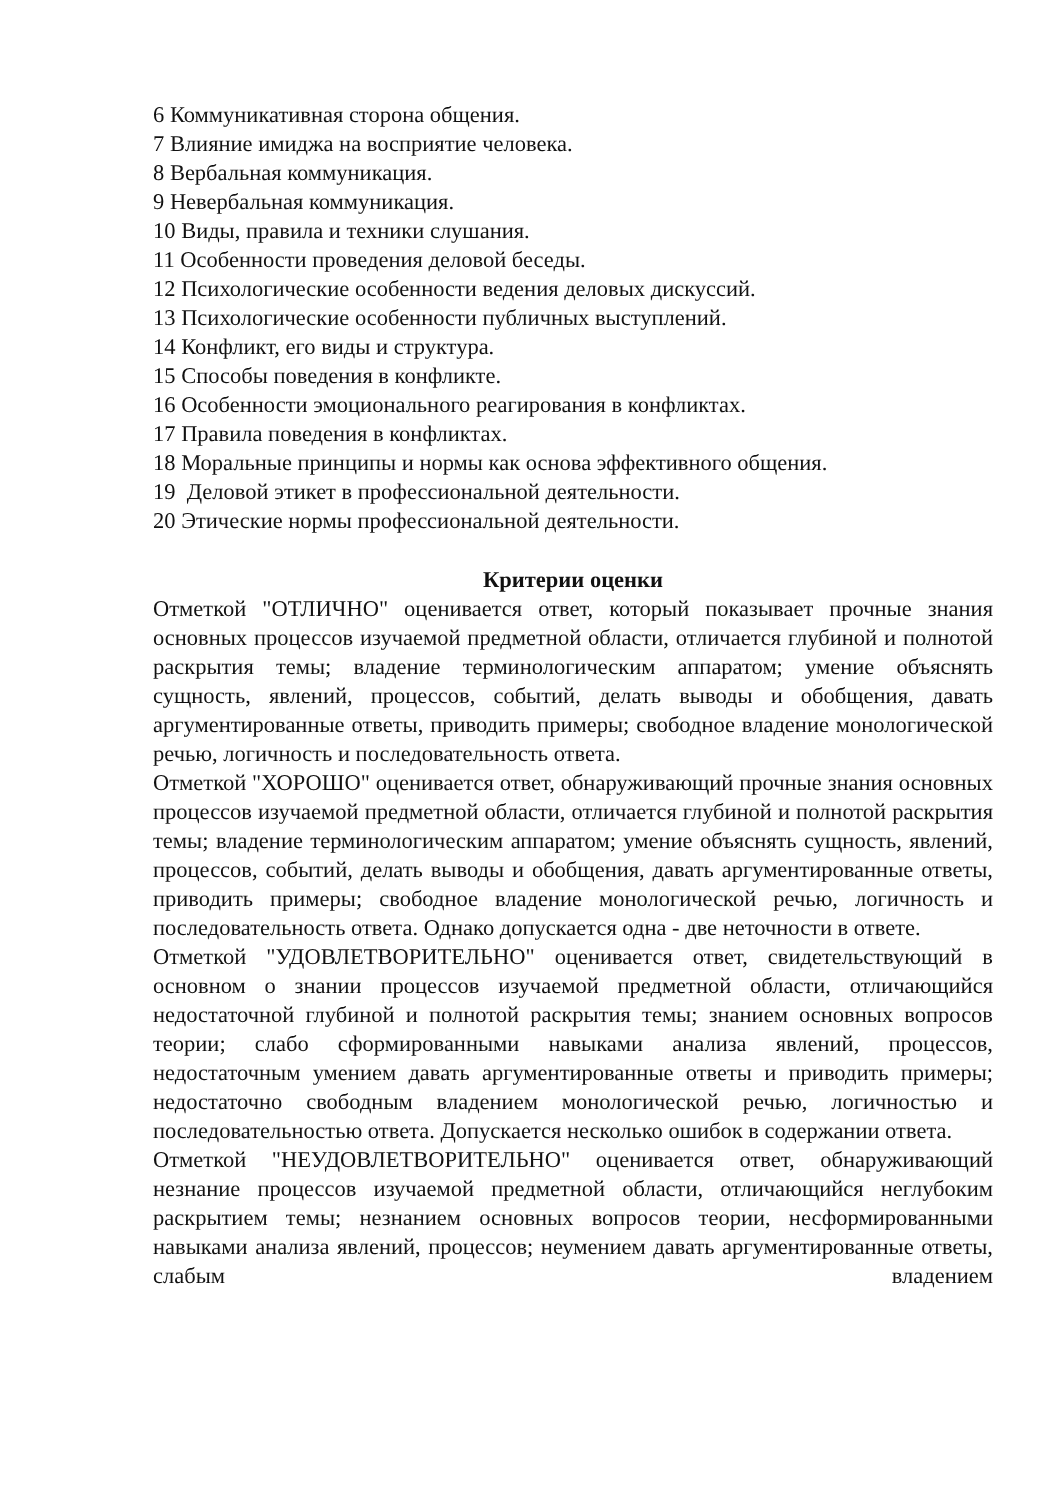6 Коммуникативная сторона общения.
7 Влияние имиджа на восприятие человека.
8 Вербальная коммуникация.
9 Невербальная коммуникация.
10 Виды, правила и техники слушания.
11 Особенности проведения деловой беседы.
12 Психологические особенности ведения деловых дискуссий.
13 Психологические особенности публичных выступлений.
14 Конфликт, его виды и структура.
15 Способы поведения в конфликте.
16 Особенности эмоционального реагирования в конфликтах.
17 Правила поведения в конфликтах.
18 Моральные принципы и нормы как основа эффективного общения.
19 Деловой этикет в профессиональной деятельности.
20 Этические нормы профессиональной деятельности.
Критерии оценки
Отметкой "ОТЛИЧНО" оценивается ответ, который показывает прочные знания основных процессов изучаемой предметной области, отличается глубиной и полнотой раскрытия темы; владение терминологическим аппаратом; умение объяснять сущность, явлений, процессов, событий, делать выводы и обобщения, давать аргументированные ответы, приводить примеры; свободное владение монологической речью, логичность и последовательность ответа.
Отметкой "ХОРОШО" оценивается ответ, обнаруживающий прочные знания основных процессов изучаемой предметной области, отличается глубиной и полнотой раскрытия темы; владение терминологическим аппаратом; умение объяснять сущность, явлений, процессов, событий, делать выводы и обобщения, давать аргументированные ответы, приводить примеры; свободное владение монологической речью, логичность и последовательность ответа. Однако допускается одна - две неточности в ответе.
Отметкой "УДОВЛЕТВОРИТЕЛЬНО" оценивается ответ, свидетельствующий в основном о знании процессов изучаемой предметной области, отличающийся недостаточной глубиной и полнотой раскрытия темы; знанием основных вопросов теории; слабо сформированными навыками анализа явлений, процессов, недостаточным умением давать аргументированные ответы и приводить примеры; недостаточно свободным владением монологической речью, логичностью и последовательностью ответа. Допускается несколько ошибок в содержании ответа.
Отметкой "НЕУДОВЛЕТВОРИТЕЛЬНО" оценивается ответ, обнаруживающий незнание процессов изучаемой предметной области, отличающийся неглубоким раскрытием темы; незнанием основных вопросов теории, несформированными навыками анализа явлений, процессов; неумением давать аргументированные ответы, слабым владением